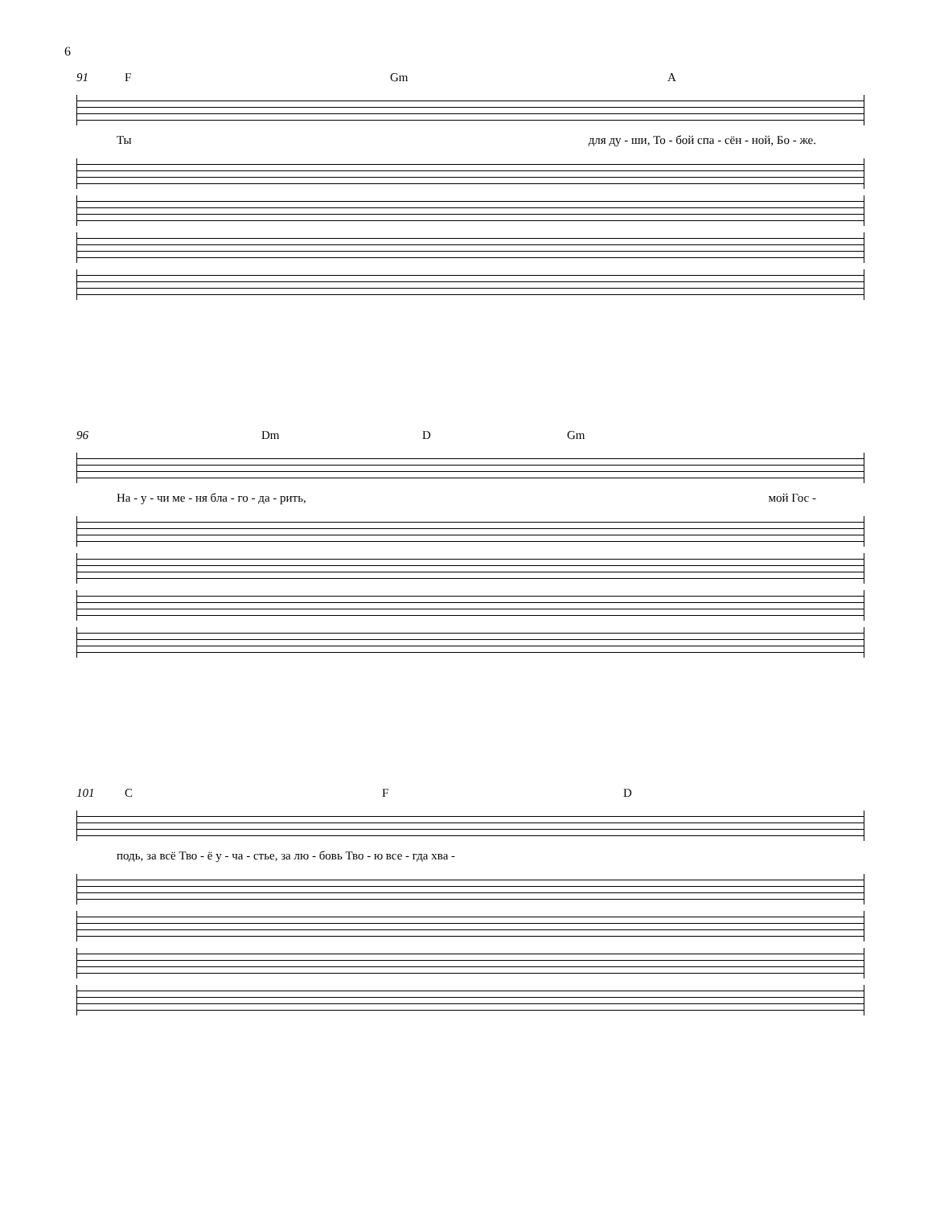6
91 F Gm A
Ты для ду - ши, То - бой спа - сён - ной, Бо - же.
96 Dm D Gm
На - у - чи ме - ня бла - го - да - рить, мой Гос -
101 C F D
подь, за всё Тво - ё у - ча - стье, за лю - бовь Тво - ю все - гда хва -